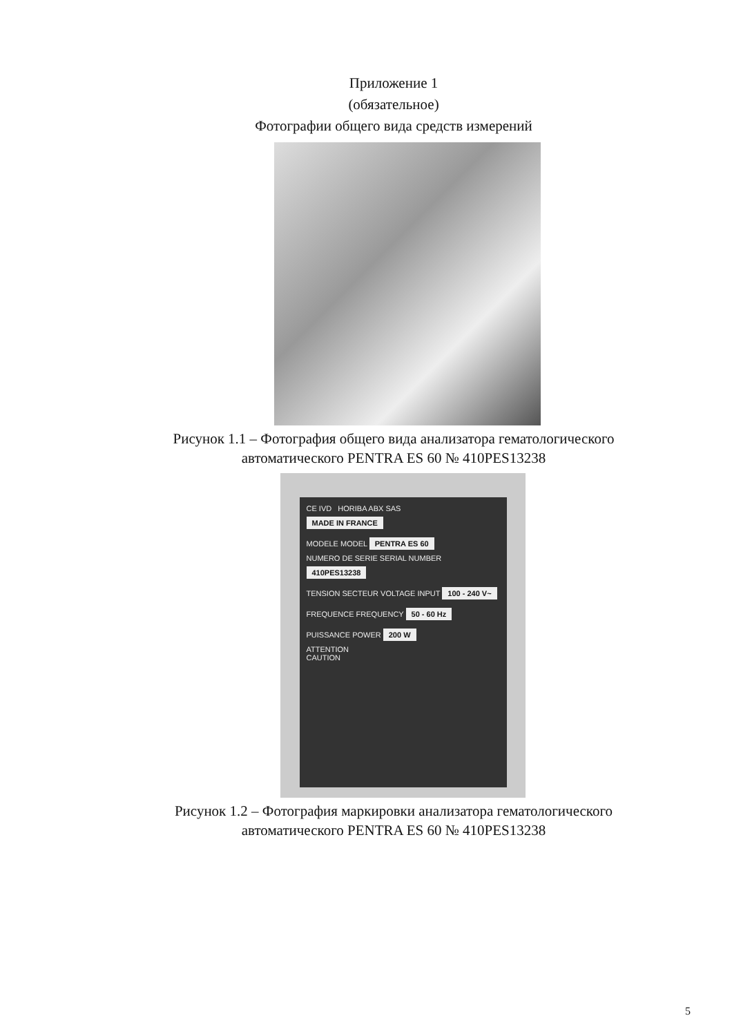Приложение 1
(обязательное)
Фотографии общего вида средств измерений
Рисунок 1.1 – Фотография общего вида анализатора гематологического
автоматического PENTRA ES 60 № 410PES13238
CE IVD HORIBA ABX SAS
MADE IN FRANCE
MODELE MODEL PENTRA ES 60
NUMERO DE SERIE SERIAL NUMBER 410PES13238
TENSION SECTEUR VOLTAGE INPUT 100 - 240 V~
FREQUENCE FREQUENCY 50 - 60 Hz
PUISSANCE POWER 200 W
ATTENTION
CAUTION
Рисунок 1.2 – Фотография маркировки анализатора гематологического
автоматического PENTRA ES 60 № 410PES13238
5